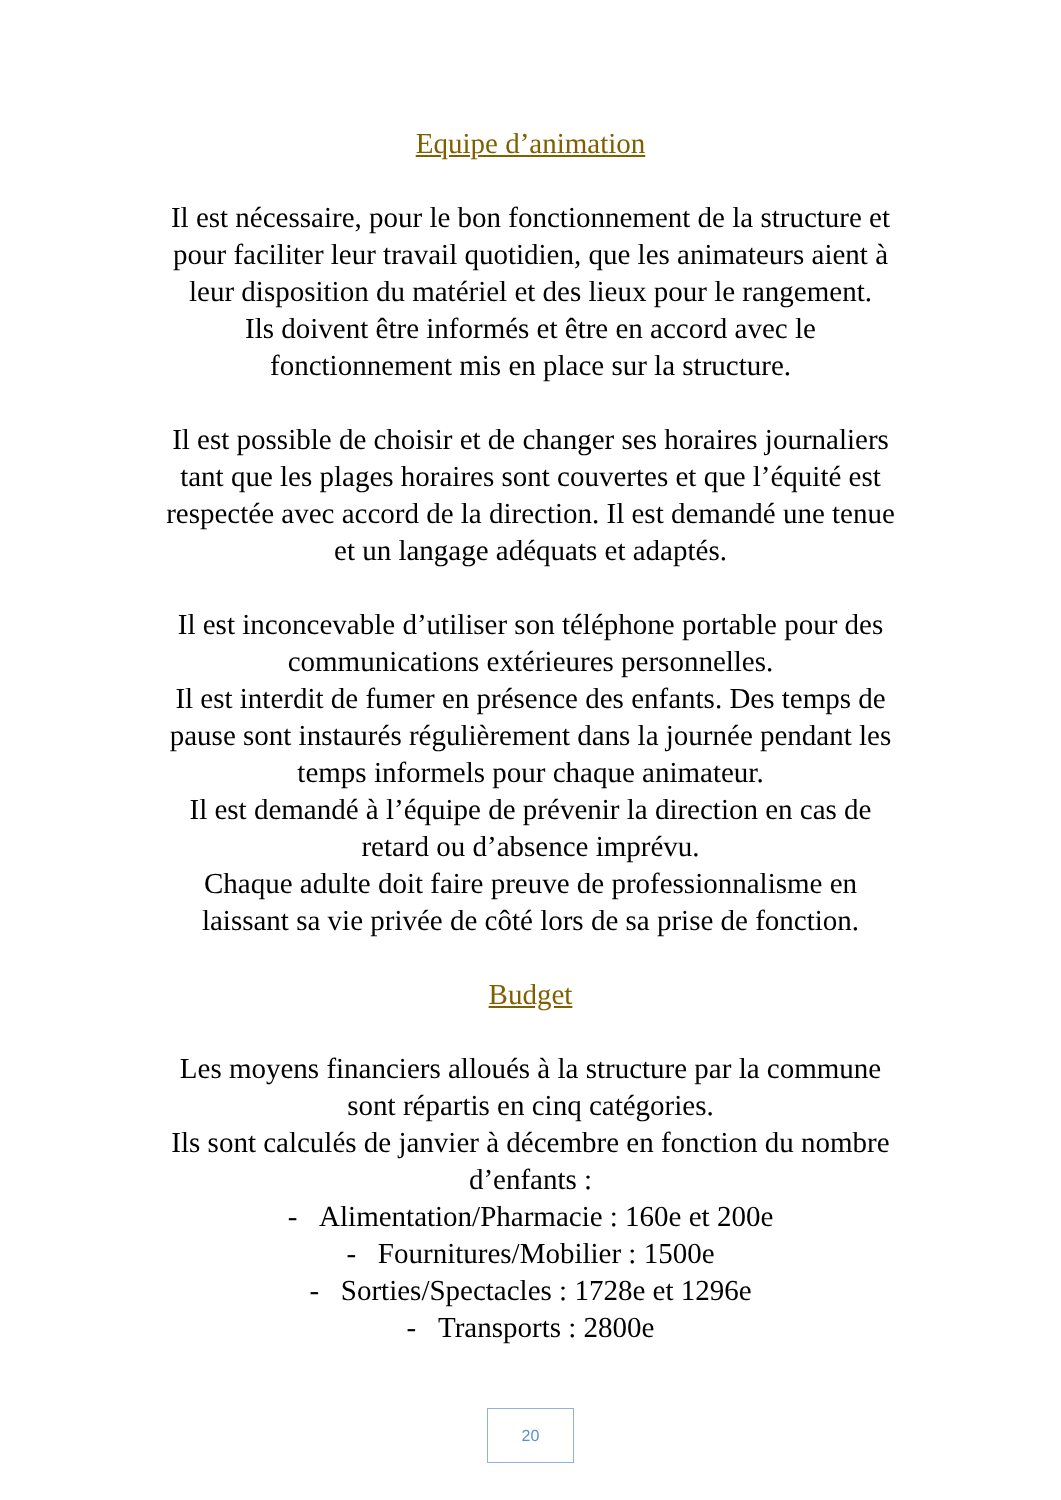Equipe d’animation
Il est nécessaire, pour le bon fonctionnement de la structure et
pour faciliter leur travail quotidien, que les animateurs aient à
leur disposition du matériel et des lieux pour le rangement.
Ils doivent être informés et être en accord avec le
fonctionnement mis en place sur la structure.
Il est possible de choisir et de changer ses horaires journaliers
tant que les plages horaires sont couvertes et que l’équité est
respectée avec accord de la direction. Il est demandé une tenue
et un langage adéquats et adaptés.
Il est inconcevable d’utiliser son téléphone portable pour des
communications extérieures personnelles.
Il est interdit de fumer en présence des enfants. Des temps de
pause sont instaurés régulièrement dans la journée pendant les
temps informels pour chaque animateur.
Il est demandé à l’équipe de prévenir la direction en cas de
retard ou d’absence imprévu.
Chaque adulte doit faire preuve de professionnalisme en
laissant sa vie privée de côté lors de sa prise de fonction.
Budget
Les moyens financiers alloués à la structure par la commune
sont répartis en cinq catégories.
Ils sont calculés de janvier à décembre en fonction du nombre
d’enfants :
- Alimentation/Pharmacie : 160e et 200e
- Fournitures/Mobilier : 1500e
- Sorties/Spectacles : 1728e et 1296e
- Transports : 2800e
20